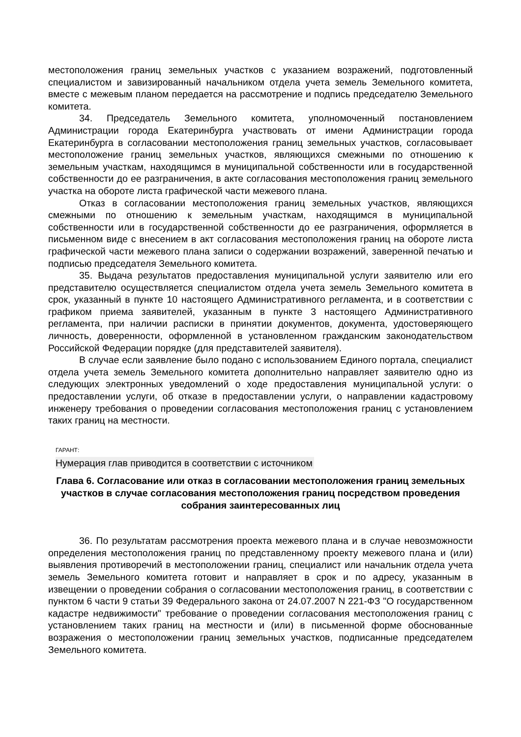местоположения границ земельных участков с указанием возражений, подготовленный специалистом и завизированный начальником отдела учета земель Земельного комитета, вместе с межевым планом передается на рассмотрение и подпись председателю Земельного комитета.
34. Председатель Земельного комитета, уполномоченный постановлением Администрации города Екатеринбурга участвовать от имени Администрации города Екатеринбурга в согласовании местоположения границ земельных участков, согласовывает местоположение границ земельных участков, являющихся смежными по отношению к земельным участкам, находящимся в муниципальной собственности или в государственной собственности до ее разграничения, в акте согласования местоположения границ земельного участка на обороте листа графической части межевого плана.
Отказ в согласовании местоположения границ земельных участков, являющихся смежными по отношению к земельным участкам, находящимся в муниципальной собственности или в государственной собственности до ее разграничения, оформляется в письменном виде с внесением в акт согласования местоположения границ на обороте листа графической части межевого плана записи о содержании возражений, заверенной печатью и подписью председателя Земельного комитета.
35. Выдача результатов предоставления муниципальной услуги заявителю или его представителю осуществляется специалистом отдела учета земель Земельного комитета в срок, указанный в пункте 10 настоящего Административного регламента, и в соответствии с графиком приема заявителей, указанным в пункте 3 настоящего Административного регламента, при наличии расписки в принятии документов, документа, удостоверяющего личность, доверенности, оформленной в установленном гражданским законодательством Российской Федерации порядке (для представителей заявителя).
В случае если заявление было подано с использованием Единого портала, специалист отдела учета земель Земельного комитета дополнительно направляет заявителю одно из следующих электронных уведомлений о ходе предоставления муниципальной услуги: о предоставлении услуги, об отказе в предоставлении услуги, о направлении кадастровому инженеру требования о проведении согласования местоположения границ с установлением таких границ на местности.
ГАРАНТ:
Нумерация глав приводится в соответствии с источником
Глава 6. Согласование или отказ в согласовании местоположения границ земельных участков в случае согласования местоположения границ посредством проведения собрания заинтересованных лиц
36. По результатам рассмотрения проекта межевого плана и в случае невозможности определения местоположения границ по представленному проекту межевого плана и (или) выявления противоречий в местоположении границ, специалист или начальник отдела учета земель Земельного комитета готовит и направляет в срок и по адресу, указанным в извещении о проведении собрания о согласовании местоположения границ, в соответствии с пунктом 6 части 9 статьи 39 Федерального закона от 24.07.2007 N 221-ФЗ "О государственном кадастре недвижимости" требование о проведении согласования местоположения границ с установлением таких границ на местности и (или) в письменной форме обоснованные возражения о местоположении границ земельных участков, подписанные председателем Земельного комитета.